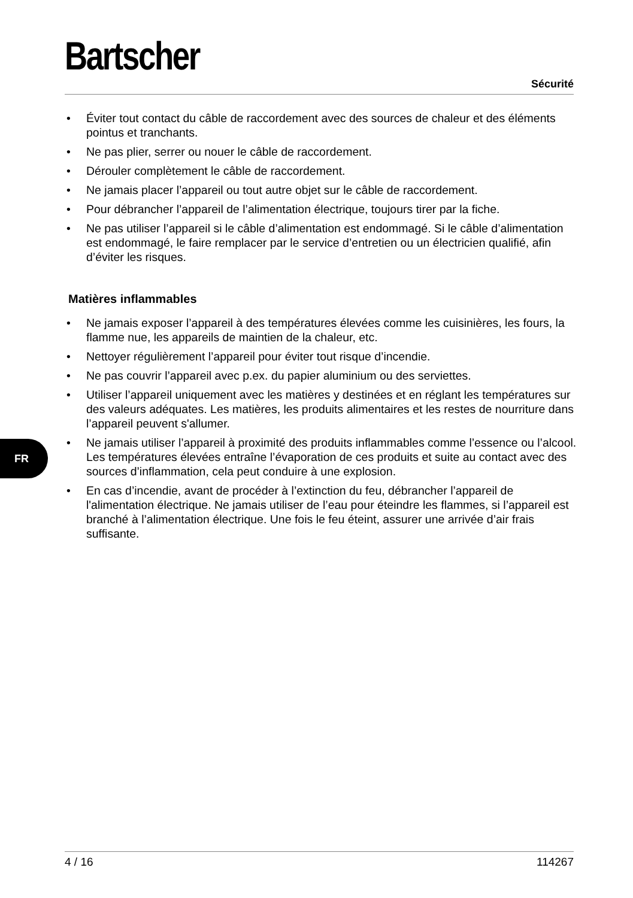Bartscher
Sécurité
• Éviter tout contact du câble de raccordement avec des sources de chaleur et des éléments pointus et tranchants.
• Ne pas plier, serrer ou nouer le câble de raccordement.
• Dérouler complètement le câble de raccordement.
• Ne jamais placer l’appareil ou tout autre objet sur le câble de raccordement.
• Pour débrancher l’appareil de l’alimentation électrique, toujours tirer par la fiche.
• Ne pas utiliser l’appareil si le câble d’alimentation est endommagé. Si le câble d’alimentation est endommagé, le faire remplacer par le service d’entretien ou un électricien qualifié, afin d’éviter les risques.
Matières inflammables
• Ne jamais exposer l’appareil à des températures élevées comme les cuisinières, les fours, la flamme nue, les appareils de maintien de la chaleur, etc.
• Nettoyer régulièrement l’appareil pour éviter tout risque d’incendie.
• Ne pas couvrir l’appareil avec p.ex. du papier aluminium ou des serviettes.
• Utiliser l’appareil uniquement avec les matières y destinées et en réglant les températures sur des valeurs adéquates. Les matières, les produits alimentaires et les restes de nourriture dans l’appareil peuvent s'allumer.
• Ne jamais utiliser l’appareil à proximité des produits inflammables comme l’essence ou l’alcool. Les températures élevées entraîne l’évaporation de ces produits et suite au contact avec des sources d’inflammation, cela peut conduire à une explosion.
• En cas d’incendie, avant de procéder à l’extinction du feu, débrancher l’appareil de l'alimentation électrique. Ne jamais utiliser de l’eau pour éteindre les flammes, si l’appareil est branché à l’alimentation électrique. Une fois le feu éteint, assurer une arrivée d’air frais suffisante.
FR
4 / 16 114267